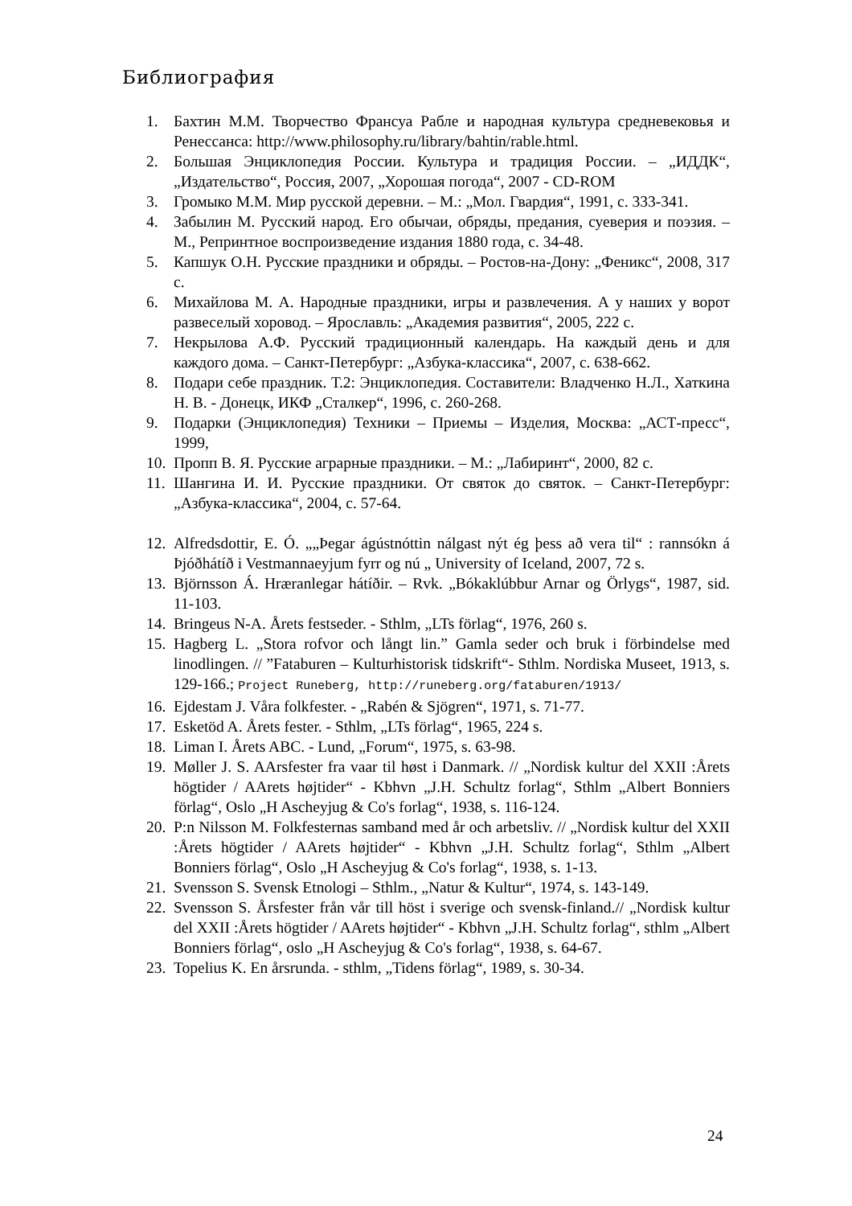Библиография
1. Бахтин М.М. Творчество Франсуа Рабле и народная культура средневековья и Ренессанса: http://www.philosophy.ru/library/bahtin/rable.html.
2. Большая Энциклопедия России. Культура и традиция России. – „ИДДК“, „Издательство“, Россия, 2007, „Хорошая погода“, 2007 - CD-ROM
3. Громыко М.М. Мир русской деревни. – М.: „Мол. Гвардия“, 1991, с. 333-341.
4. Забылин М. Русский народ. Его обычаи, обряды, предания, суеверия и поэзия. – М., Репринтное воспроизведение издания 1880 года, с. 34-48.
5. Капшук О.Н. Русские праздники и обряды. – Ростов-на-Дону: „Феникс“, 2008, 317 с.
6. Михайлова М. А. Народные праздники, игры и развлечения. А у наших у ворот развеселый хоровод. – Ярославль: „Академия развития“, 2005, 222 с.
7. Некрылова А.Ф. Русский традиционный календарь. На каждый день и для каждого дома. – Санкт-Петербург: „Азбука-классика“, 2007, с. 638-662.
8. Подари себе праздник. Т.2: Энциклопедия. Составители: Владченко Н.Л., Хаткина Н. В. - Донецк, ИКФ „Сталкер“, 1996, с. 260-268.
9. Подарки (Энциклопедия) Техники – Приемы – Изделия, Москва: „АСТ-пресс“, 1999,
10. Пропп В. Я. Русские аграрные праздники. – М.: „Лабиринт“, 2000, 82 с.
11. Шангина И. И. Русские праздники. От святок до святок. – Санкт-Петербург: „Азбука-классика“, 2004, с. 57-64.
12. Alfredsdottir, E. Ó. „„Þegar ágústnóttin nálgast nýt ég þess að vera til“ : rannsókn á Þjóðhátíð i Vestmannaeyjum fyrr og nú „ University of Iceland, 2007, 72 s.
13. Björnsson Á. Hræranlegar hátíðir. – Rvk. „Bókaklúbbur Arnar og Örlygs“, 1987, sid. 11-103.
14. Bringeus N-A. Årets festseder. - Sthlm, „LTs förlag“, 1976, 260 s.
15. Hagberg L. „Stora rofvor och långt lin.” Gamla seder och bruk i förbindelse med linodlingen. // ”Fataburen – Kulturhistorisk tidskrift“- Sthlm. Nordiska Museet, 1913, s. 129-166.; Project Runeberg, http://runeberg.org/fataburen/1913/
16. Ejdestam J. Våra folkfester. - „Rabén & Sjögren“, 1971, s. 71-77.
17. Esketöd A. Årets fester. - Sthlm, „LTs förlag“, 1965, 224 s.
18. Liman I. Årets ABC. - Lund, „Forum“, 1975, s. 63-98.
19. Møller J. S. AArsfester fra vaar til høst i Danmark. // „Nordisk kultur del XXII :Årets högtider / AArets højtider“ - Kbhvn „J.H. Schultz forlag“, Sthlm „Albert Bonniers förlag“, Oslo „H Ascheyjug & Co's forlag“, 1938, s. 116-124.
20. P:n Nilsson M. Folkfesternas samband med år och arbetsliv. // „Nordisk kultur del XXII :Årets högtider / AArets højtider“ - Kbhvn „J.H. Schultz forlag“, Sthlm „Albert Bonniers förlag“, Oslo „H Ascheyjug & Co's forlag“, 1938, s. 1-13.
21. Svensson S. Svensk Etnologi – Sthlm., „Natur & Kultur“, 1974, s. 143-149.
22. Svensson S. Årsfester från vår till höst i sverige och svensk-finland.// „Nordisk kultur del XXII :Årets högtider / AArets højtider“ - Kbhvn „J.H. Schultz forlag“, sthlm „Albert Bonniers förlag“, oslo „H Ascheyjug & Co's forlag“, 1938, s. 64-67.
23. Topelius K. En årsrunda. - sthlm, „Tidens förlag“, 1989, s. 30-34.
24